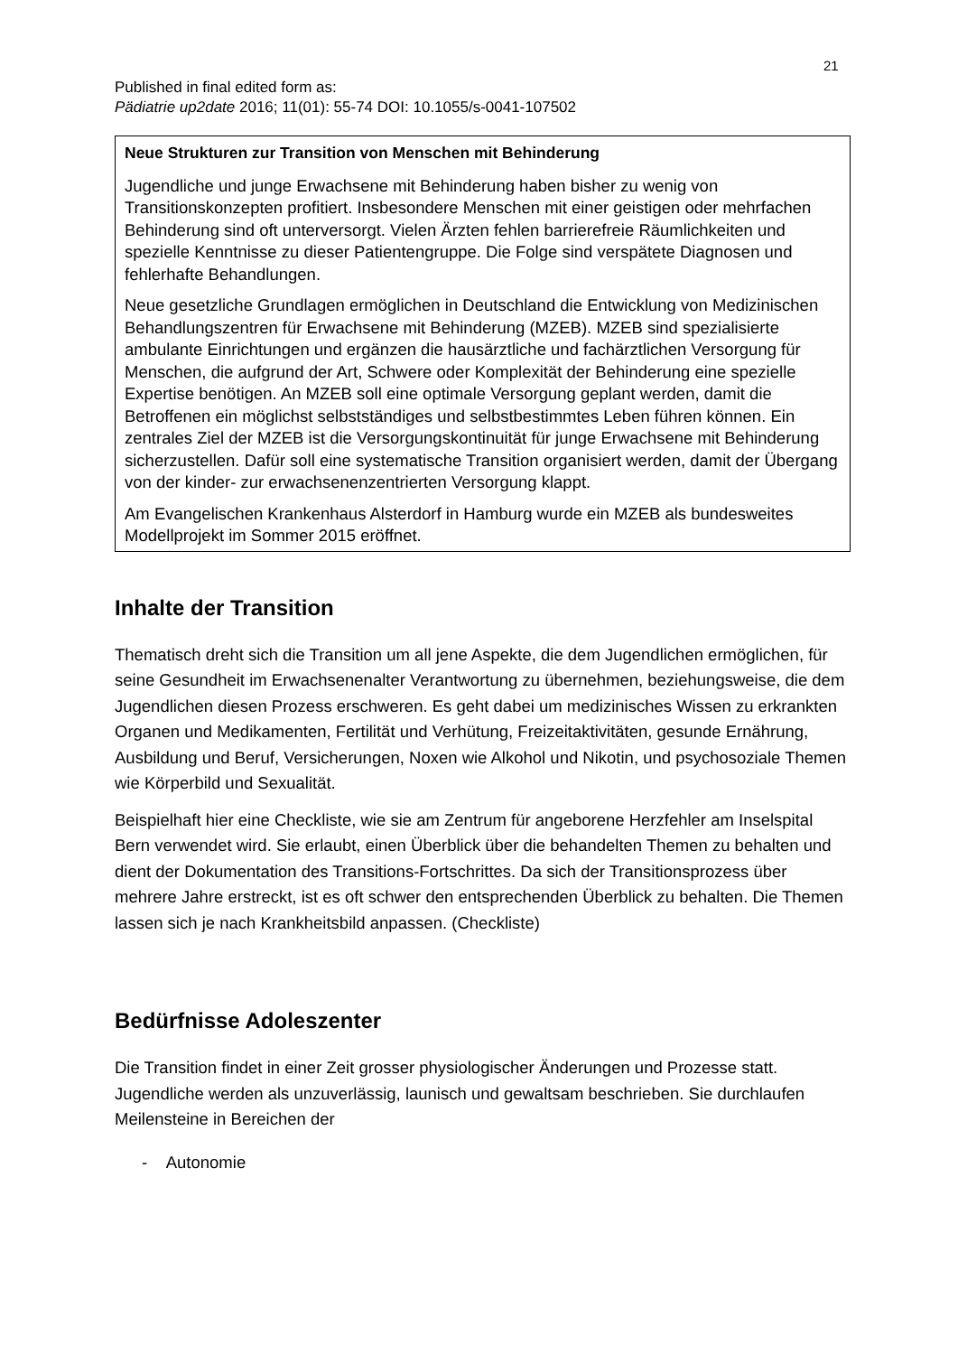21
Published in final edited form as:
Pädiatrie up2date 2016; 11(01): 55-74 DOI: 10.1055/s-0041-107502
Neue Strukturen zur Transition von Menschen mit Behinderung
Jugendliche und junge Erwachsene mit Behinderung haben bisher zu wenig von Transitionskonzepten profitiert. Insbesondere Menschen mit einer geistigen oder mehrfachen Behinderung sind oft unterversorgt. Vielen Ärzten fehlen barrierefreie Räumlichkeiten und spezielle Kenntnisse zu dieser Patientengruppe. Die Folge sind verspätete Diagnosen und fehlerhafte Behandlungen.
Neue gesetzliche Grundlagen ermöglichen in Deutschland die Entwicklung von Medizinischen Behandlungszentren für Erwachsene mit Behinderung (MZEB). MZEB sind spezialisierte ambulante Einrichtungen und ergänzen die hausärztliche und fachärztlichen Versorgung für Menschen, die aufgrund der Art, Schwere oder Komplexität der Behinderung eine spezielle Expertise benötigen. An MZEB soll eine optimale Versorgung geplant werden, damit die Betroffenen ein möglichst selbstständiges und selbstbestimmtes Leben führen können. Ein zentrales Ziel der MZEB ist die Versorgungskontinuität für junge Erwachsene mit Behinderung sicherzustellen. Dafür soll eine systematische Transition organisiert werden, damit der Übergang von der kinder- zur erwachsenenzentrierten Versorgung klappt.
Am Evangelischen Krankenhaus Alsterdorf in Hamburg wurde ein MZEB als bundesweites Modellprojekt im Sommer 2015 eröffnet.
Inhalte der Transition
Thematisch dreht sich die Transition um all jene Aspekte, die dem Jugendlichen ermöglichen, für seine Gesundheit im Erwachsenenalter Verantwortung zu übernehmen, beziehungsweise, die dem Jugendlichen diesen Prozess erschweren. Es geht dabei um medizinisches Wissen zu erkrankten Organen und Medikamenten, Fertilität und Verhütung, Freizeitaktivitäten, gesunde Ernährung, Ausbildung und Beruf, Versicherungen, Noxen wie Alkohol und Nikotin, und psychosoziale Themen wie Körperbild und Sexualität.
Beispielhaft hier eine Checkliste, wie sie am Zentrum für angeborene Herzfehler am Inselspital Bern verwendet wird. Sie erlaubt, einen Überblick über die behandelten Themen zu behalten und dient der Dokumentation des Transitions-Fortschrittes. Da sich der Transitionsprozess über mehrere Jahre erstreckt, ist es oft schwer den entsprechenden Überblick zu behalten. Die Themen lassen sich je nach Krankheitsbild anpassen. (Checkliste)
Bedürfnisse Adoleszenter
Die Transition findet in einer Zeit grosser physiologischer Änderungen und Prozesse statt. Jugendliche werden als unzuverlässig, launisch und gewaltsam beschrieben. Sie durchlaufen Meilensteine in Bereichen der
- Autonomie